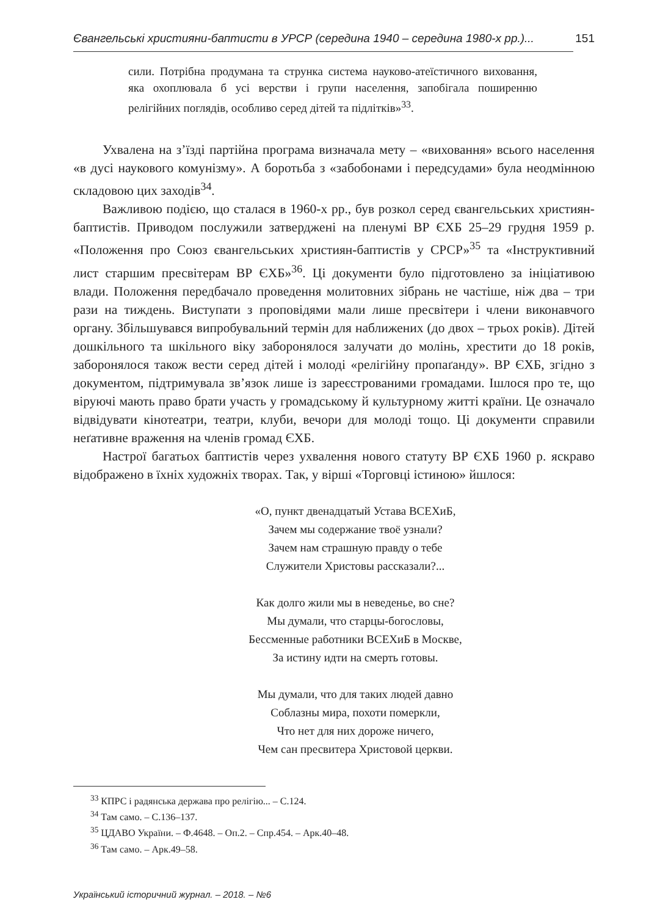Євангельські християни-баптисти в УРСР (середина 1940 – середина 1980-х рр.)... 151
сили. Потрібна продумана та струнка система науково-атеїстичного виховання, яка охоплювала б усі верстви і групи населення, запобігала поширенню релігійних поглядів, особливо серед дітей та підлітків»<sup>33</sup>.
Ухвалена на з’їзді партійна програма визначала мету – «виховання» всього населення «в дусі наукового комунізму». А боротьба з «забобонами і передсудами» була неодмінною складовою цих заходів<sup>34</sup>.
Важливою подією, що сталася в 1960-х рр., був розкол серед євангельських християн-баптистів. Приводом послужили затверджені на пленумі ВР ЄХБ 25–29 грудня 1959 р. «Положення про Союз євангельських християн-баптистів у СРСР»<sup>35</sup> та «Інструктивний лист старшим пресвітерам ВР ЄХБ»<sup>36</sup>. Ці документи було підготовлено за ініціативою влади. Положення передбачало проведення молитовних зібрань не частіше, ніж два – три рази на тиждень. Виступати з проповідями мали лише пресвітери і члени виконавчого органу. Збільшувався випробувальний термін для наближених (до двох – трьох років). Дітей дошкільного та шкільного віку заборонялося залучати до молінь, хрестити до 18 років, заборонялося також вести серед дітей і молоді «релігійну пропаґанду». ВР ЄХБ, згідно з документом, підтримувала зв’язок лише із зареєстрованими громадами. Ішлося про те, що віруючі мають право брати участь у громадському й культурному житті країни. Це означало відвідувати кінотеатри, театри, клуби, вечори для молоді тощо. Ці документи справили неґативне враження на членів громад ЄХБ.
Настрої багатьох баптистів через ухвалення нового статуту ВР ЄХБ 1960 р. яскраво відображено в їхніх художніх творах. Так, у вірші «Торговці істиною» йшлося:
«О, пункт двенадцатый Устава ВСЕХиБ,
Зачем мы содержание твоё узнали?
Зачем нам страшную правду о тебе
Служители Христовы рассказали?...
Как долго жили мы в неведенье, во сне?
Мы думали, что старцы-богословы,
Бессменные работники ВСЕХиБ в Москве,
За истину идти на смерть готовы.
Мы думали, что для таких людей давно
Соблазны мира, похоти померкли,
Что нет для них дороже ничего,
Чем сан пресвитера Христовой церкви.
<sup>33</sup> КПРС і радянська держава про релігію... – С.124.
<sup>34</sup> Там само. – С.136–137.
<sup>35</sup> ЦДАВО України. – Ф.4648. – Оп.2. – Спр.454. – Арк.40–48.
<sup>36</sup> Там само. – Арк.49–58.
Український історичний журнал. – 2018. – №6